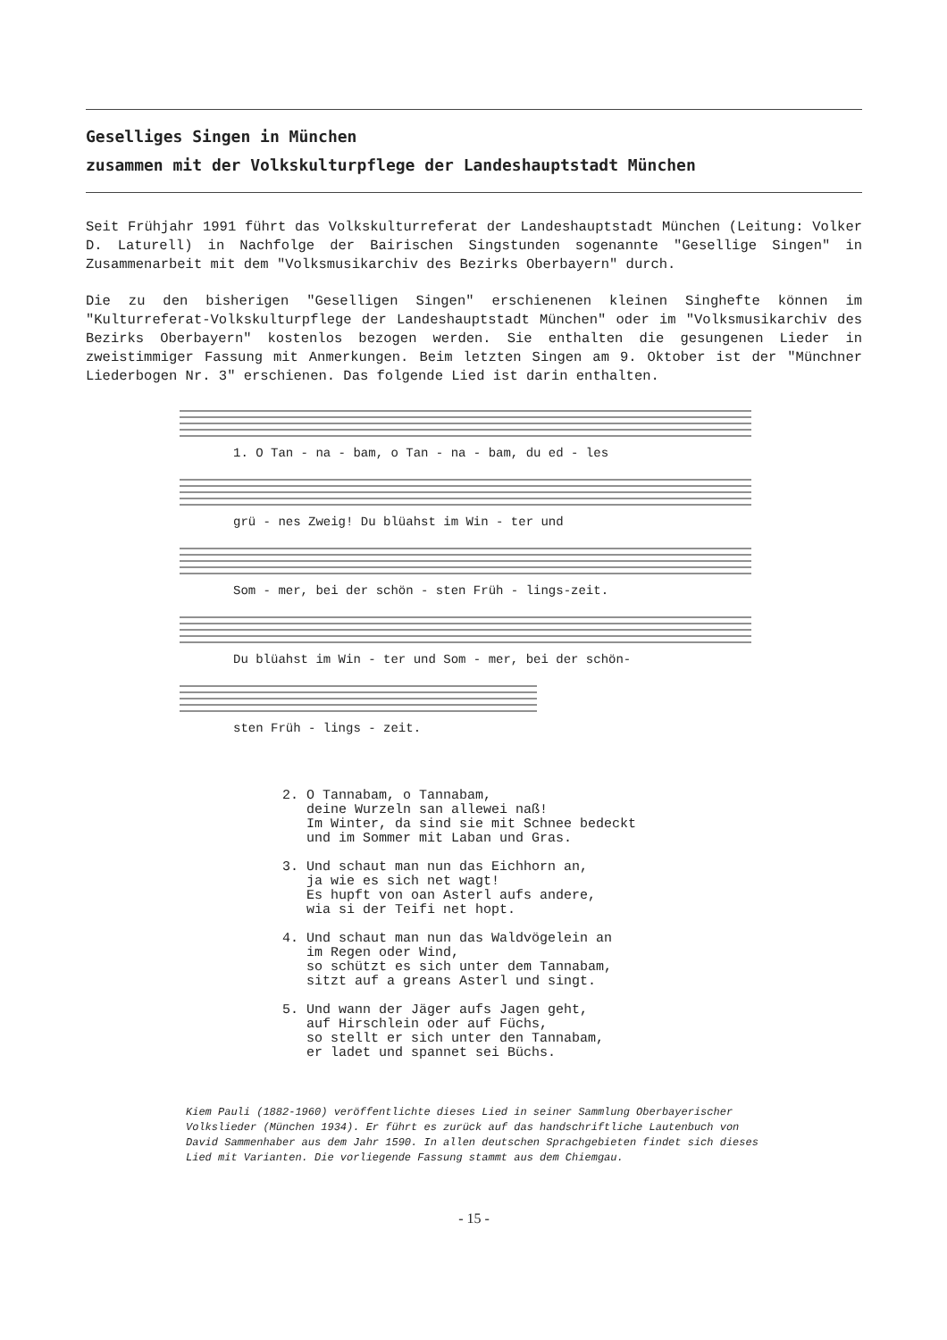Geselliges Singen in München
zusammen mit der Volkskulturpflege der Landeshauptstadt München
Seit Frühjahr 1991 führt das Volkskulturreferat der Landeshauptstadt München (Leitung: Volker D. Laturell) in Nachfolge der Bairischen Singstunden sogenannte "Gesellige Singen" in Zusammenarbeit mit dem "Volksmusikarchiv des Bezirks Oberbayern" durch.
Die zu den bisherigen "Geselligen Singen" erschienenen kleinen Singhefte können im "Kulturreferat-Volkskulturpflege der Landeshauptstadt München" oder im "Volksmusikarchiv des Bezirks Oberbayern" kostenlos bezogen werden. Sie enthalten die gesungenen Lieder in zweistimmiger Fassung mit Anmerkungen. Beim letzten Singen am 9. Oktober ist der "Münchner Liederbogen Nr. 3" erschienen. Das folgende Lied ist darin enthalten.
1. O Tan - na - bam, o Tan - na - bam, du ed - les
grü - nes Zweig! Du blüahst im Win - ter und
Som - mer, bei der schön - sten Früh - lings-zeit.
Du blüahst im Win - ter und Som - mer, bei der schön-
sten Früh - lings - zeit.
2. O Tannabam, o Tannabam, deine Wurzeln san allewei naß! Im Winter, da sind sie mit Schnee bedeckt und im Sommer mit Laban und Gras. 3. Und schaut man nun das Eichhorn an, ja wie es sich net wagt! Es hupft von oan Asterl aufs andere, wia si der Teifi net hopt. 4. Und schaut man nun das Waldvögelein an im Regen oder Wind, so schützt es sich unter dem Tannabam, sitzt auf a greans Asterl und singt. 5. Und wann der Jäger aufs Jagen geht, auf Hirschlein oder auf Füchs, so stellt er sich unter den Tannabam, er ladet und spannet sei Büchs.
Kiem Pauli (1882-1960) veröffentlichte dieses Lied in seiner Sammlung Oberbayerischer Volkslieder (München 1934). Er führt es zurück auf das handschriftliche Lautenbuch von David Sammenhaber aus dem Jahr 1590. In allen deutschen Sprachgebieten findet sich dieses Lied mit Varianten. Die vorliegende Fassung stammt aus dem Chiemgau.
- 15 -